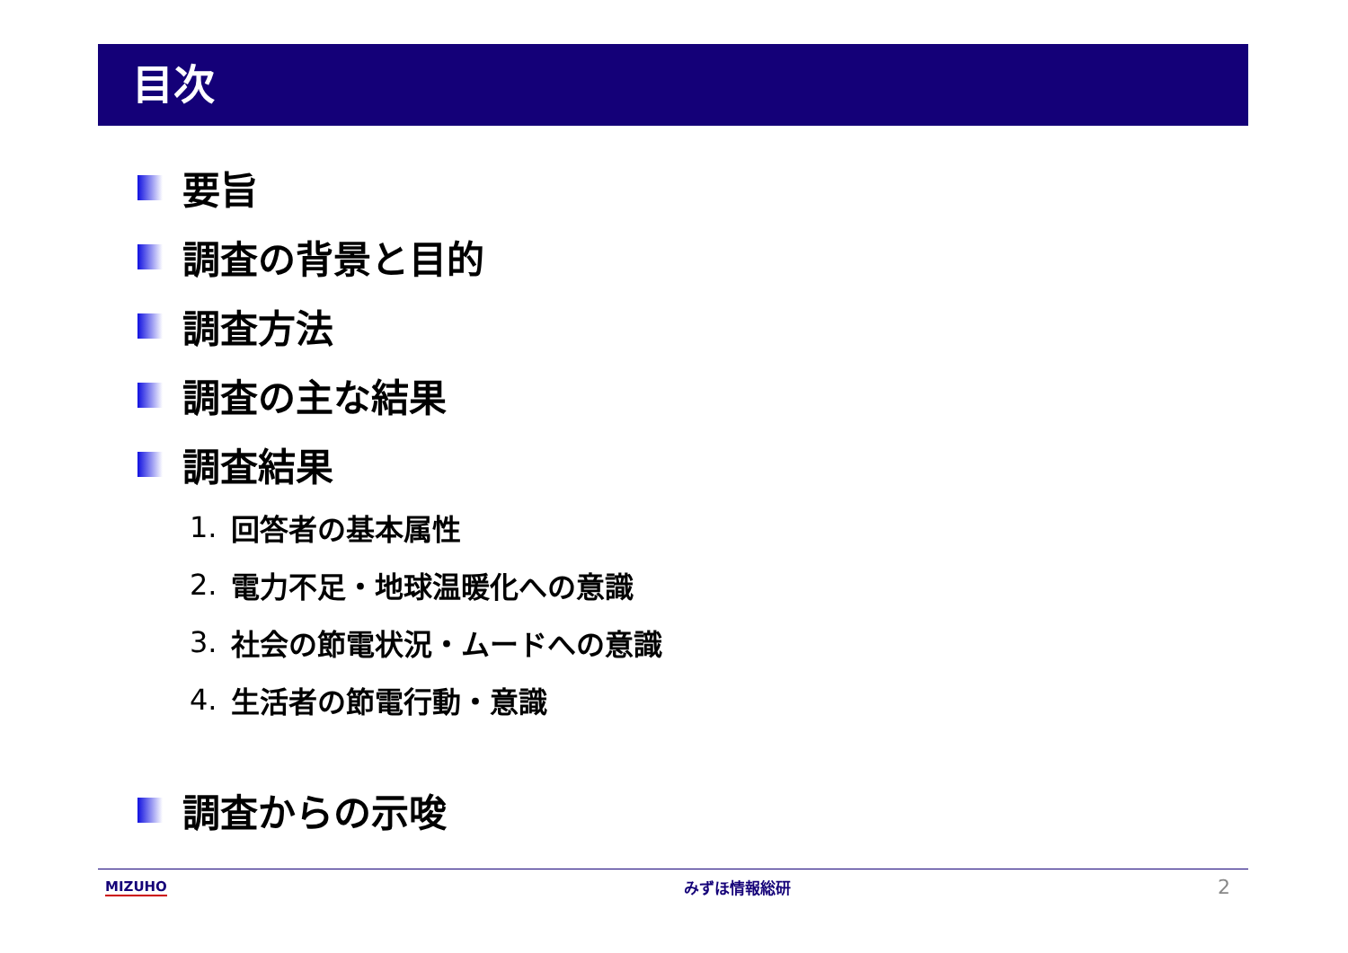目次
要旨
調査の背景と目的
調査方法
調査の主な結果
調査結果
1. 回答者の基本属性
2. 電力不足・地球温暖化への意識
3. 社会の節電状況・ムードへの意識
4. 生活者の節電行動・意識
調査からの示唆
MIZUHO みずほ情報総研
2